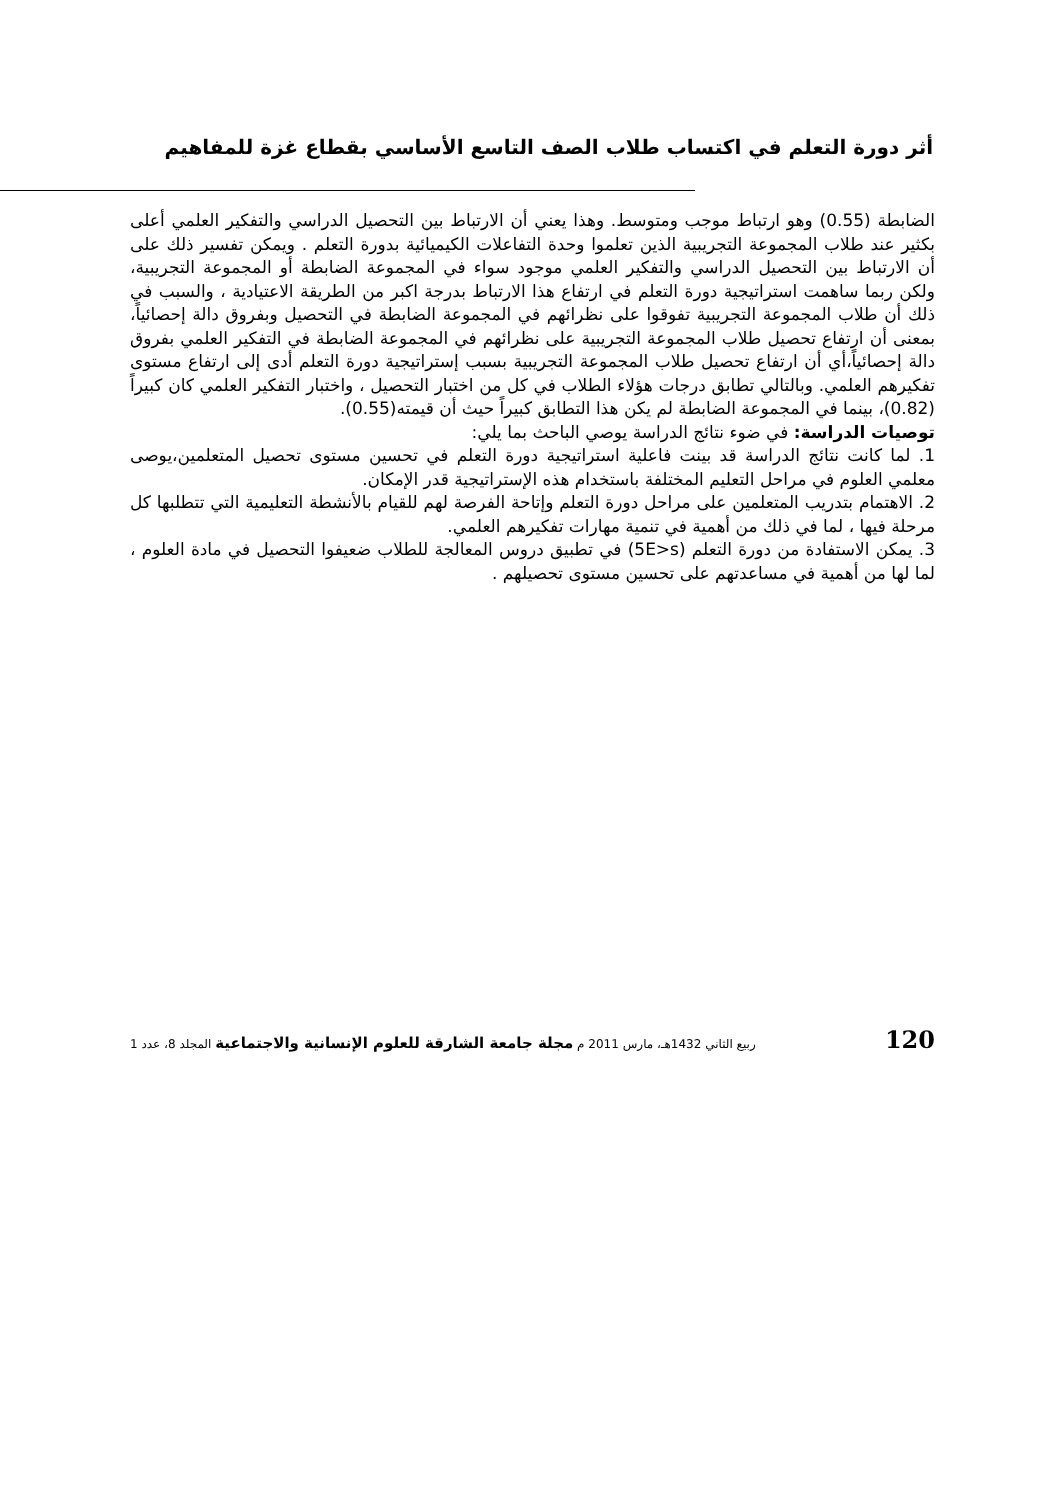أثر دورة التعلم في اكتساب طلاب الصف التاسع الأساسي بقطاع غزة للمفاهيم
الضابطة (0.55) وهو ارتباط موجب ومتوسط. وهذا يعني أن الارتباط بين التحصيل الدراسي والتفكير العلمي أعلى بكثير عند طلاب المجموعة التجريبية الذين تعلموا وحدة التفاعلات الكيميائية بدورة التعلم . ويمكن تفسير ذلك على أن الارتباط بين التحصيل الدراسي والتفكير العلمي موجود سواء في المجموعة الضابطة أو المجموعة التجريبية، ولكن ربما ساهمت استراتيجية دورة التعلم في ارتفاع هذا الارتباط بدرجة اكبر من الطريقة الاعتيادية ، والسبب في ذلك أن طلاب المجموعة التجريبية تفوقوا على نظرائهم في المجموعة الضابطة في التحصيل وبفروق دالة إحصائياً، بمعنى أن ارتفاع تحصيل طلاب المجموعة التجريبية على نظرائهم في المجموعة الضابطة في التفكير العلمي بفروق دالة إحصائياً،أي أن ارتفاع تحصيل طلاب المجموعة التجريبية بسبب إستراتيجية دورة التعلم أدى إلى ارتفاع مستوى تفكيرهم العلمي. وبالتالي تطابق درجات هؤلاء الطلاب في كل من اختبار التحصيل ، واختبار التفكير العلمي كان كبيراً (0.82)، بينما في المجموعة الضابطة لم يكن هذا التطابق كبيراً حيث أن قيمته(0.55).
توصيات الدراسة: في ضوء نتائج الدراسة يوصي الباحث بما يلي:
1. لما كانت نتائج الدراسة قد بينت فاعلية استراتيجية دورة التعلم في تحسين مستوى تحصيل المتعلمين،يوصى معلمي العلوم في مراحل التعليم المختلفة باستخدام هذه الإستراتيجية قدر الإمكان.
2. الاهتمام بتدريب المتعلمين على مراحل دورة التعلم وإتاحة الفرصة لهم للقيام بالأنشطة التعليمية التي تتطلبها كل مرحلة فيها ، لما في ذلك من أهمية في تنمية مهارات تفكيرهم العلمي.
3. يمكن الاستفادة من دورة التعلم (5E>s) في تطبيق دروس المعالجة للطلاب ضعيفوا التحصيل في مادة العلوم ، لما لها من أهمية في مساعدتهم على تحسين مستوى تحصيلهم .
120 ربيع الثاني 1432هـ، مارس 2011 م مجلة جامعة الشارقة للعلوم الإنسانية والاجتماعية المجلد 8، عدد 1